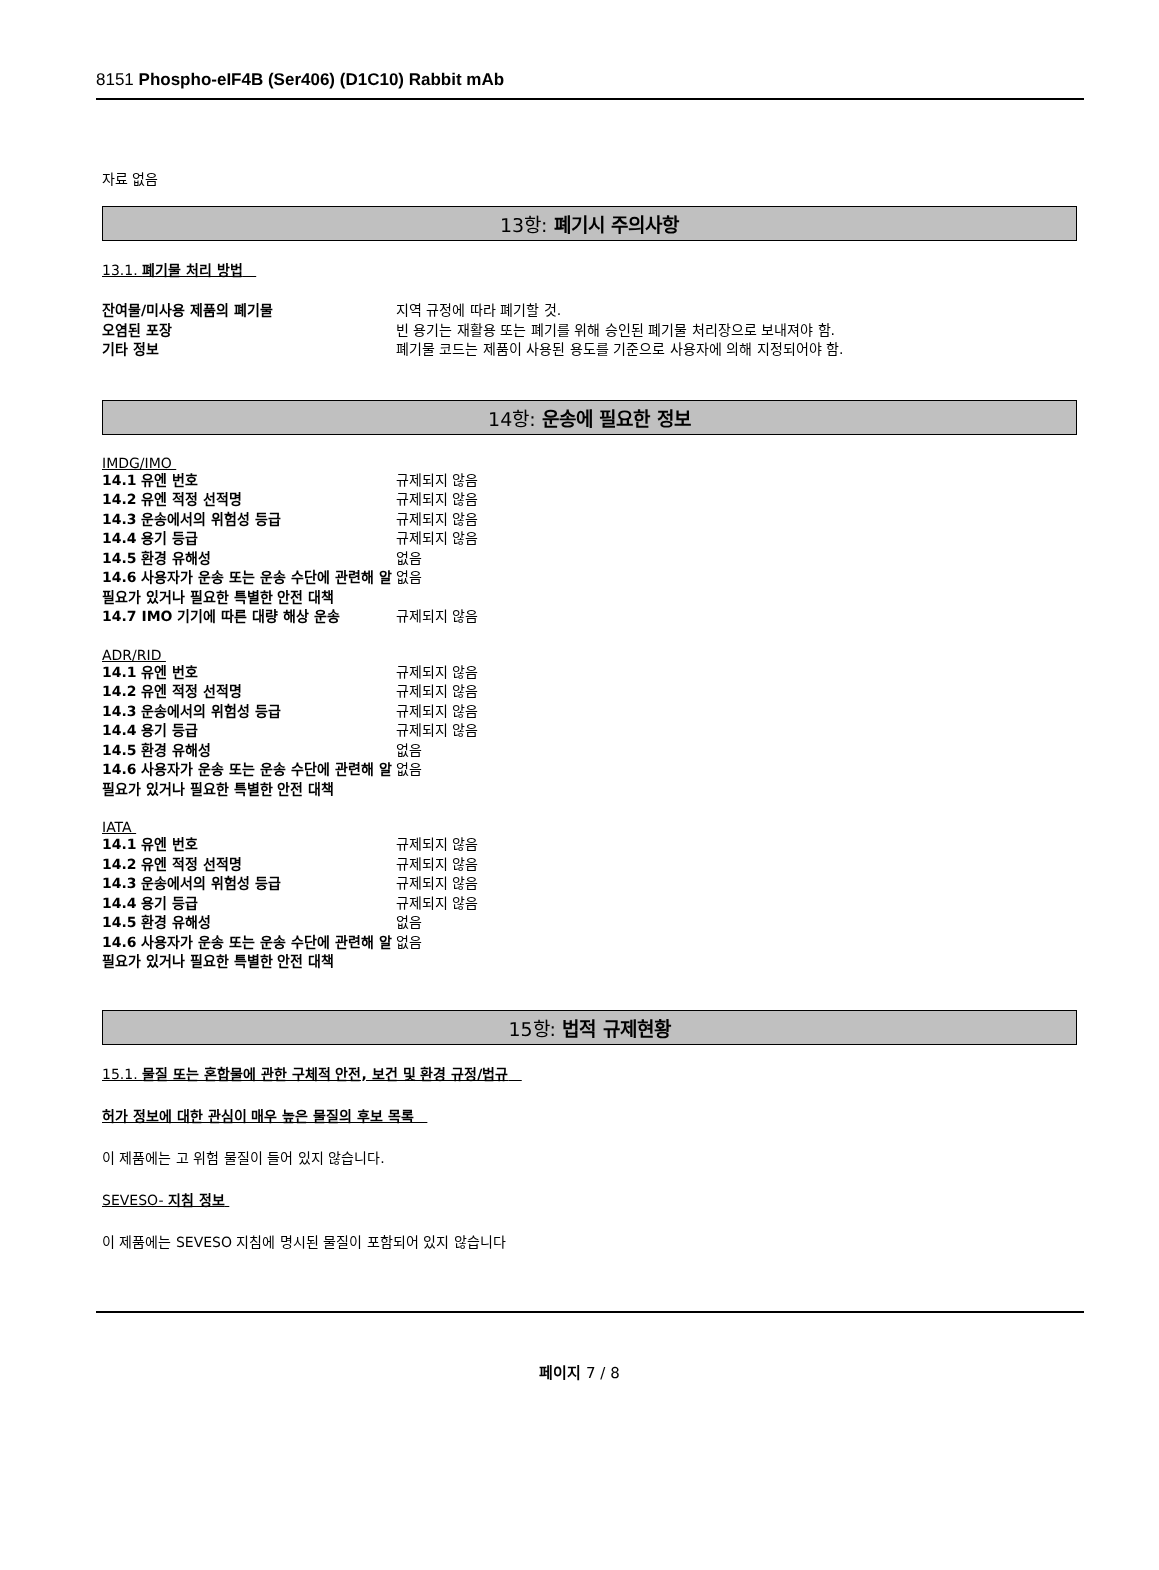8151 Phospho-eIF4B (Ser406) (D1C10) Rabbit mAb
자료 없음
13항: 폐기시 주의사항
13.1. 폐기물 처리 방법
| 잔여물/미사용 제품의 폐기물 | 지역 규정에 따라 폐기할 것. |
| 오염된 포장 | 빈 용기는 재활용 또는 폐기를 위해 승인된 폐기물 처리장으로 보내져야 함. |
| 기타 정보 | 폐기물 코드는 제품이 사용된 용도를 기준으로 사용자에 의해 지정되어야 함. |
14항: 운송에 필요한 정보
IMDG/IMO
| 14.1 유엔 번호 | 규제되지 않음 |
| 14.2 유엔 적정 선적명 | 규제되지 않음 |
| 14.3 운송에서의 위험성 등급 | 규제되지 않음 |
| 14.4 용기 등급 | 규제되지 않음 |
| 14.5 환경 유해성 | 없음 |
| 14.6 사용자가 운송 또는 운송 수단에 관련해 알 필요가 있거나 필요한 특별한 안전 대책 | 없음 |
| 14.7 IMO 기기에 따른 대량 해상 운송 | 규제되지 않음 |
ADR/RID
| 14.1 유엔 번호 | 규제되지 않음 |
| 14.2 유엔 적정 선적명 | 규제되지 않음 |
| 14.3 운송에서의 위험성 등급 | 규제되지 않음 |
| 14.4 용기 등급 | 규제되지 않음 |
| 14.5 환경 유해성 | 없음 |
| 14.6 사용자가 운송 또는 운송 수단에 관련해 알 필요가 있거나 필요한 특별한 안전 대책 | 없음 |
IATA
| 14.1 유엔 번호 | 규제되지 않음 |
| 14.2 유엔 적정 선적명 | 규제되지 않음 |
| 14.3 운송에서의 위험성 등급 | 규제되지 않음 |
| 14.4 용기 등급 | 규제되지 않음 |
| 14.5 환경 유해성 | 없음 |
| 14.6 사용자가 운송 또는 운송 수단에 관련해 알 필요가 있거나 필요한 특별한 안전 대책 | 없음 |
15항: 법적 규제현황
15.1. 물질 또는 혼합물에 관한 구체적 안전, 보건 및 환경 규정/법규
허가 정보에 대한 관심이 매우 높은 물질의 후보 목록
이 제품에는 고 위험 물질이 들어 있지 않습니다.
SEVESO- 지침 정보
이 제품에는 SEVESO 지침에 명시된 물질이 포함되어 있지 않습니다
페이지 7 / 8